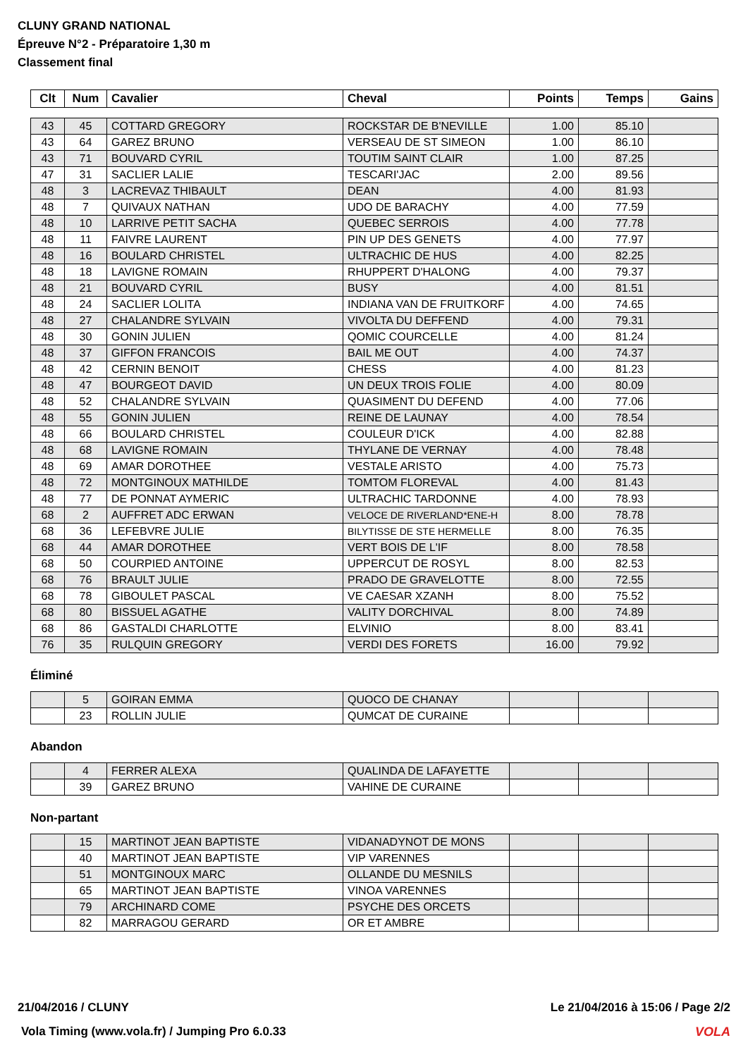CLUNY GRAND NATIONAL
Épreuve N°2 - Préparatoire 1,30 m
Classement final
| Clt | Num | Cavalier | Cheval | Points | Temps | Gains |
| --- | --- | --- | --- | --- | --- | --- |
| 43 | 45 | COTTARD GREGORY | ROCKSTAR DE B'NEVILLE | 1.00 | 85.10 | |
| 43 | 64 | GAREZ BRUNO | VERSEAU DE ST SIMEON | 1.00 | 86.10 | |
| 43 | 71 | BOUVARD CYRIL | TOUTIM SAINT CLAIR | 1.00 | 87.25 | |
| 47 | 31 | SACLIER LALIE | TESCARI'JAC | 2.00 | 89.56 | |
| 48 | 3 | LACREVAZ THIBAULT | DEAN | 4.00 | 81.93 | |
| 48 | 7 | QUIVAUX NATHAN | UDO DE BARACHY | 4.00 | 77.59 | |
| 48 | 10 | LARRIVE PETIT SACHA | QUEBEC SERROIS | 4.00 | 77.78 | |
| 48 | 11 | FAIVRE LAURENT | PIN UP DES GENETS | 4.00 | 77.97 | |
| 48 | 16 | BOULARD CHRISTEL | ULTRACHIC DE HUS | 4.00 | 82.25 | |
| 48 | 18 | LAVIGNE ROMAIN | RHUPPERT D'HALONG | 4.00 | 79.37 | |
| 48 | 21 | BOUVARD CYRIL | BUSY | 4.00 | 81.51 | |
| 48 | 24 | SACLIER LOLITA | INDIANA VAN DE FRUITKORF | 4.00 | 74.65 | |
| 48 | 27 | CHALANDRE SYLVAIN | VIVOLTA DU DEFFEND | 4.00 | 79.31 | |
| 48 | 30 | GONIN JULIEN | QOMIC COURCELLE | 4.00 | 81.24 | |
| 48 | 37 | GIFFON FRANCOIS | BAIL ME OUT | 4.00 | 74.37 | |
| 48 | 42 | CERNIN BENOIT | CHESS | 4.00 | 81.23 | |
| 48 | 47 | BOURGEOT DAVID | UN DEUX TROIS FOLIE | 4.00 | 80.09 | |
| 48 | 52 | CHALANDRE SYLVAIN | QUASIMENT DU DEFEND | 4.00 | 77.06 | |
| 48 | 55 | GONIN JULIEN | REINE DE LAUNAY | 4.00 | 78.54 | |
| 48 | 66 | BOULARD CHRISTEL | COULEUR D'ICK | 4.00 | 82.88 | |
| 48 | 68 | LAVIGNE ROMAIN | THYLANE DE VERNAY | 4.00 | 78.48 | |
| 48 | 69 | AMAR DOROTHEE | VESTALE ARISTO | 4.00 | 75.73 | |
| 48 | 72 | MONTGINOUX MATHILDE | TOMTOM FLOREVAL | 4.00 | 81.43 | |
| 48 | 77 | DE PONNAT AYMERIC | ULTRACHIC TARDONNE | 4.00 | 78.93 | |
| 68 | 2 | AUFFRET ADC ERWAN | VELOCE DE RIVERLAND*ENE-H | 8.00 | 78.78 | |
| 68 | 36 | LEFEBVRE JULIE | BILYTISSE DE STE HERMELLE | 8.00 | 76.35 | |
| 68 | 44 | AMAR DOROTHEE | VERT BOIS DE L'IF | 8.00 | 78.58 | |
| 68 | 50 | COURPIED ANTOINE | UPPERCUT DE ROSYL | 8.00 | 82.53 | |
| 68 | 76 | BRAULT JULIE | PRADO DE GRAVELOTTE | 8.00 | 72.55 | |
| 68 | 78 | GIBOULET PASCAL | VE CAESAR XZANH | 8.00 | 75.52 | |
| 68 | 80 | BISSUEL AGATHE | VALITY DORCHIVAL | 8.00 | 74.89 | |
| 68 | 86 | GASTALDI CHARLOTTE | ELVINIO | 8.00 | 83.41 | |
| 76 | 35 | RULQUIN GREGORY | VERDI DES FORETS | 16.00 | 79.92 | |
Éliminé
| | 5 | GOIRAN EMMA | QUOCO DE CHANAY | | | |
| | 23 | ROLLIN JULIE | QUMCAT DE CURAINE | | | |
Abandon
| | 4 | FERRER ALEXA | QUALINDA DE LAFAYETTE | | | |
| | 39 | GAREZ BRUNO | VAHINE DE CURAINE | | | |
Non-partant
| | 15 | MARTINOT JEAN BAPTISTE | VIDANADYNOT DE MONS | | | |
| | 40 | MARTINOT JEAN BAPTISTE | VIP VARENNES | | | |
| | 51 | MONTGINOUX MARC | OLLANDE DU MESNILS | | | |
| | 65 | MARTINOT JEAN BAPTISTE | VINOA VARENNES | | | |
| | 79 | ARCHINARD COME | PSYCHE DES ORCETS | | | |
| | 82 | MARRAGOU GERARD | OR ET AMBRE | | | |
21/04/2016 / CLUNY Le 21/04/2016 à 15:06 / Page 2/2
Vola Timing (www.vola.fr) / Jumping Pro 6.0.33
VOLA